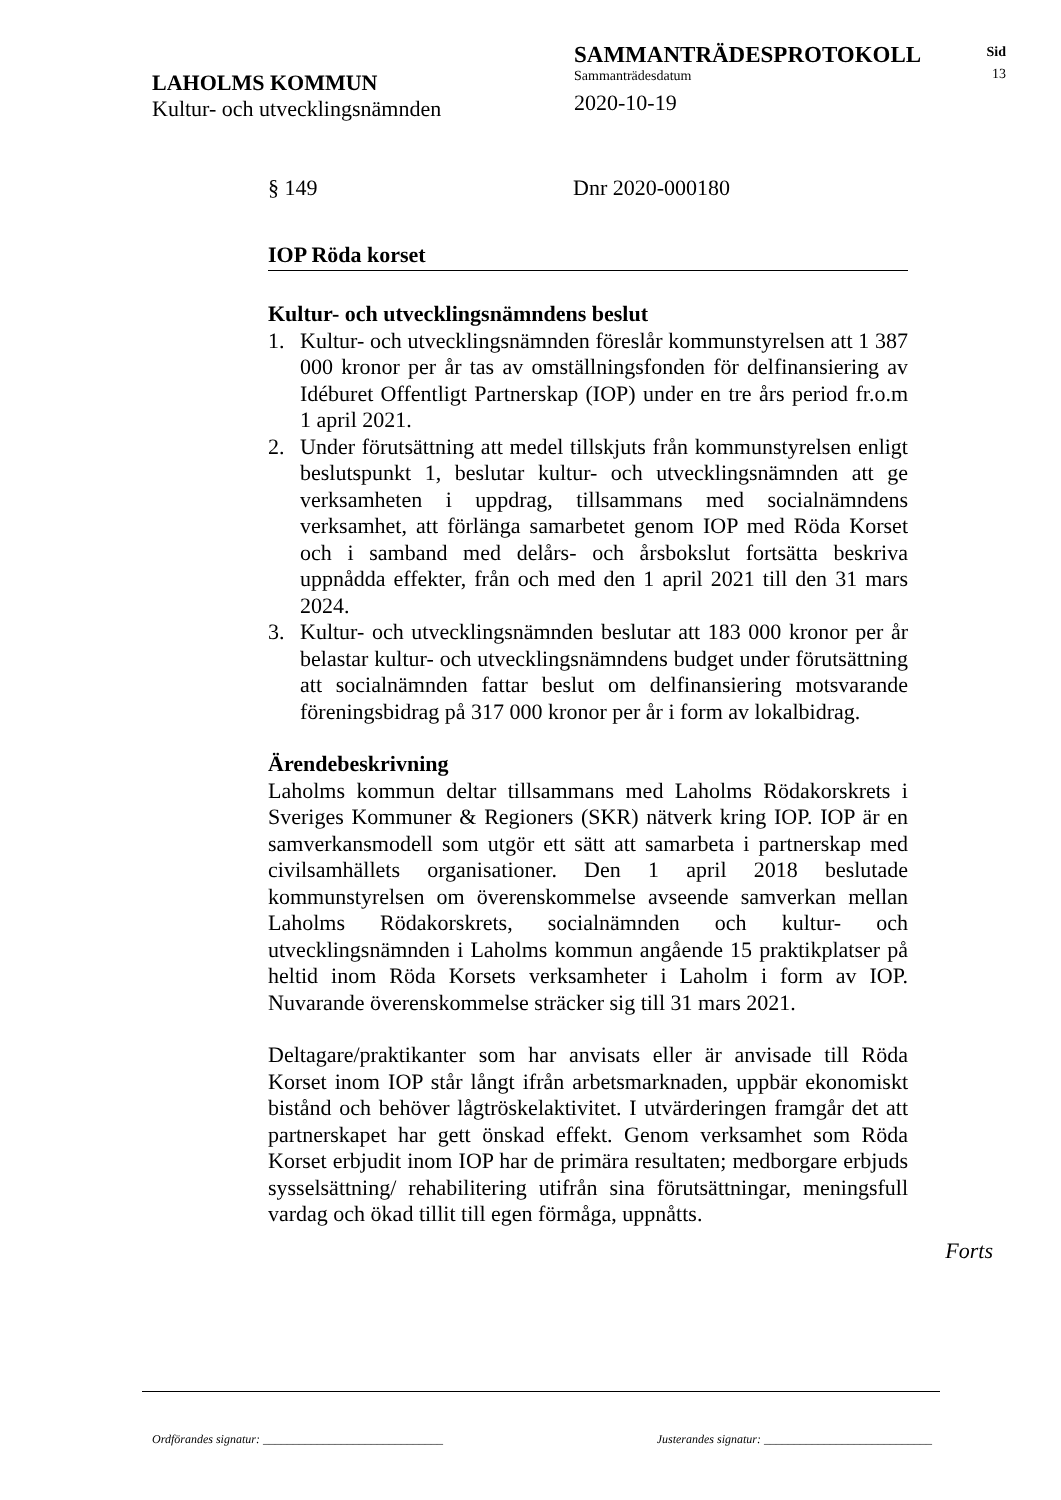LAHOLMS KOMMUN
Kultur- och utvecklingsnämnden
SAMMANTRÄDESPROTOKOLL
Sammanträdesdatum
2020-10-19
Sid
13
§ 149 Dnr 2020-000180
IOP Röda korset
Kultur- och utvecklingsnämndens beslut
1. Kultur- och utvecklingsnämnden föreslår kommunstyrelsen att 1 387 000 kronor per år tas av omställningsfonden för delfinansiering av Idéburet Offentligt Partnerskap (IOP) under en tre års period fr.o.m 1 april 2021.
2. Under förutsättning att medel tillskjuts från kommunstyrelsen enligt beslutspunkt 1, beslutar kultur- och utvecklingsnämnden att ge verksamheten i uppdrag, tillsammans med socialnämndens verksamhet, att förlänga samarbetet genom IOP med Röda Korset och i samband med delårs- och årsbokslut fortsätta beskriva uppnådda effekter, från och med den 1 april 2021 till den 31 mars 2024.
3. Kultur- och utvecklingsnämnden beslutar att 183 000 kronor per år belastar kultur- och utvecklingsnämndens budget under förutsättning att socialnämnden fattar beslut om delfinansiering motsvarande föreningsbidrag på 317 000 kronor per år i form av lokalbidrag.
Ärendebeskrivning
Laholms kommun deltar tillsammans med Laholms Rödakorskrets i Sveriges Kommuner & Regioners (SKR) nätverk kring IOP. IOP är en samverkansmodell som utgör ett sätt att samarbeta i partnerskap med civilsamhällets organisationer. Den 1 april 2018 beslutade kommunstyrelsen om överenskommelse avseende samverkan mellan Laholms Rödakorskrets, socialnämnden och kultur- och utvecklingsnämnden i Laholms kommun angående 15 praktikplatser på heltid inom Röda Korsets verksamheter i Laholm i form av IOP. Nuvarande överenskommelse sträcker sig till 31 mars 2021.
Deltagare/praktikanter som har anvisats eller är anvisade till Röda Korset inom IOP står långt ifrån arbetsmarknaden, uppbär ekonomiskt bistånd och behöver lågtröskelaktivitet. I utvärderingen framgår det att partnerskapet har gett önskad effekt. Genom verksamhet som Röda Korset erbjudit inom IOP har de primära resultaten; medborgare erbjuds sysselsättning/ rehabilitering utifrån sina förutsättningar, meningsfull vardag och ökad tillit till egen förmåga, uppnåtts.
Forts
Ordförandes signatur: ______________________________ Justerandes signatur: ____________________________